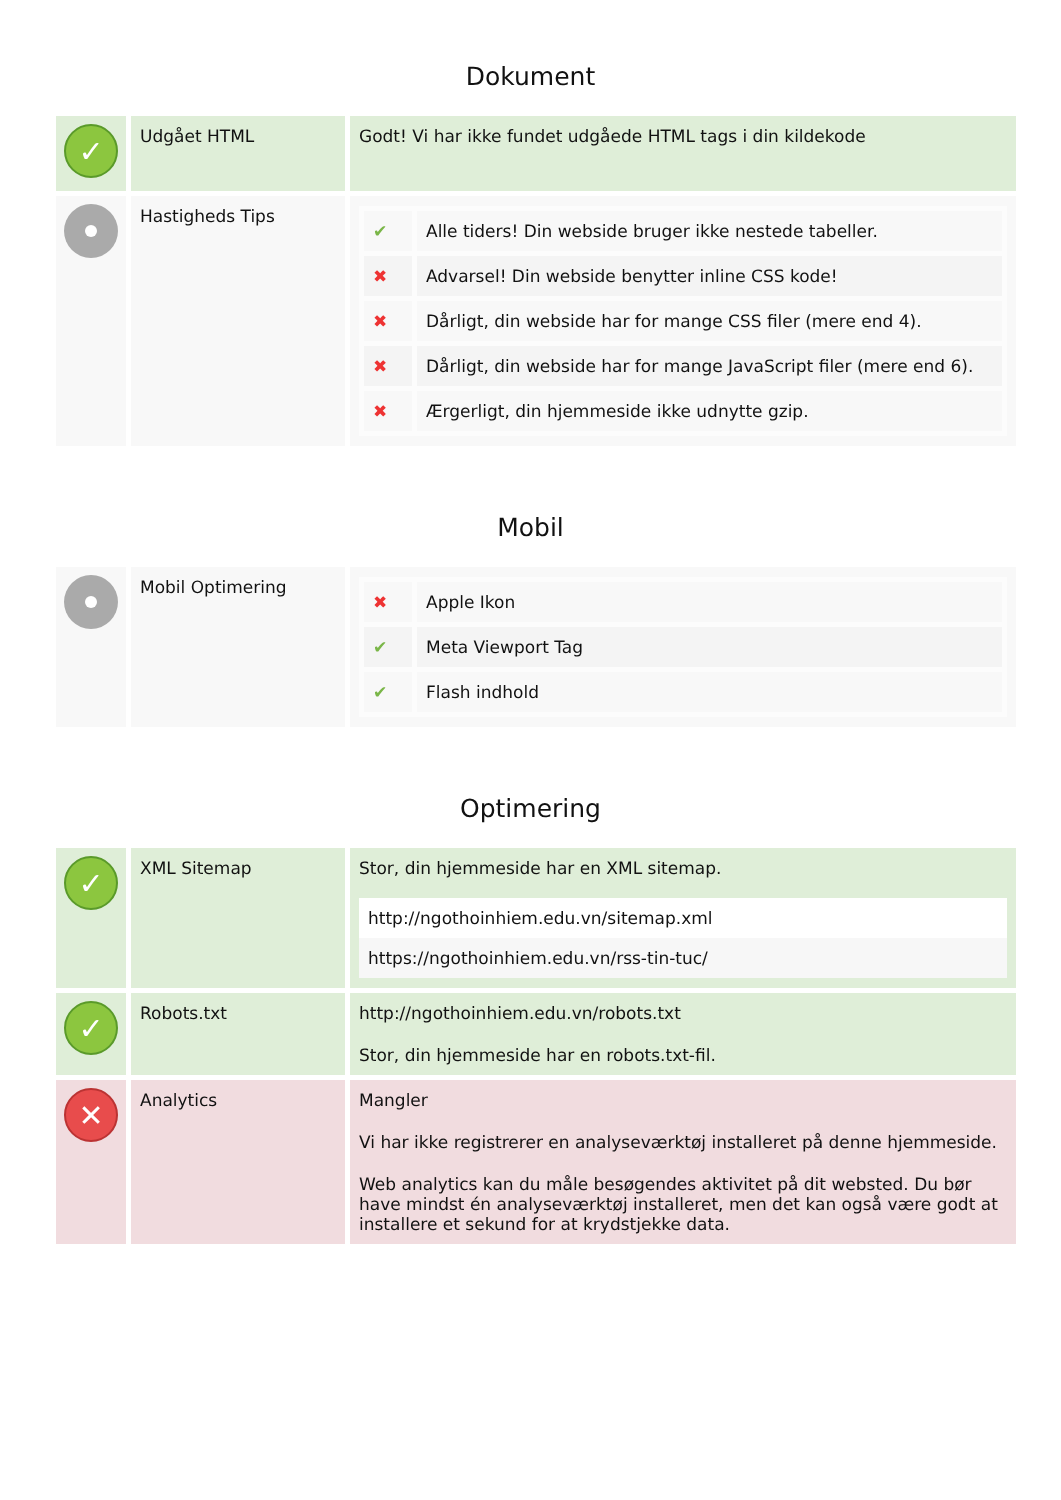Dokument
| ✓ | Udgået HTML | Godt! Vi har ikke fundet udgåede HTML tags i din kildekode |
| | Hastigheds Tips | / ✔ / Alle tiders! Din webside bruger ikke nestede tabeller. / / ✖ / Advarsel! Din webside benytter inline CSS kode! / / ✖ / Dårligt, din webside har for mange CSS filer (mere end 4). / / ✖ / Dårligt, din webside har for mange JavaScript filer (mere end 6). / / ✖ / Ærgerligt, din hjemmeside ikke udnytte gzip. / |
Mobil
| | Mobil Optimering | / ✖ / Apple Ikon / / ✔ / Meta Viewport Tag / / ✔ / Flash indhold / |
Optimering
| ✓ | XML Sitemap | Stor, din hjemmeside har en XML sitemap. http://ngothoinhiem.edu.vn/sitemap.xml https://ngothoinhiem.edu.vn/rss-tin-tuc/ |
| ✓ | Robots.txt | http://ngothoinhiem.edu.vn/robots.txt Stor, din hjemmeside har en robots.txt-fil. |
| ✕ | Analytics | Mangler Vi har ikke registrerer en analyseværktøj installeret på denne hjemmeside. Web analytics kan du måle besøgendes aktivitet på dit websted. Du bør have mindst én analyseværktøj installeret, men det kan også være godt at installere et sekund for at krydstjekke data. |